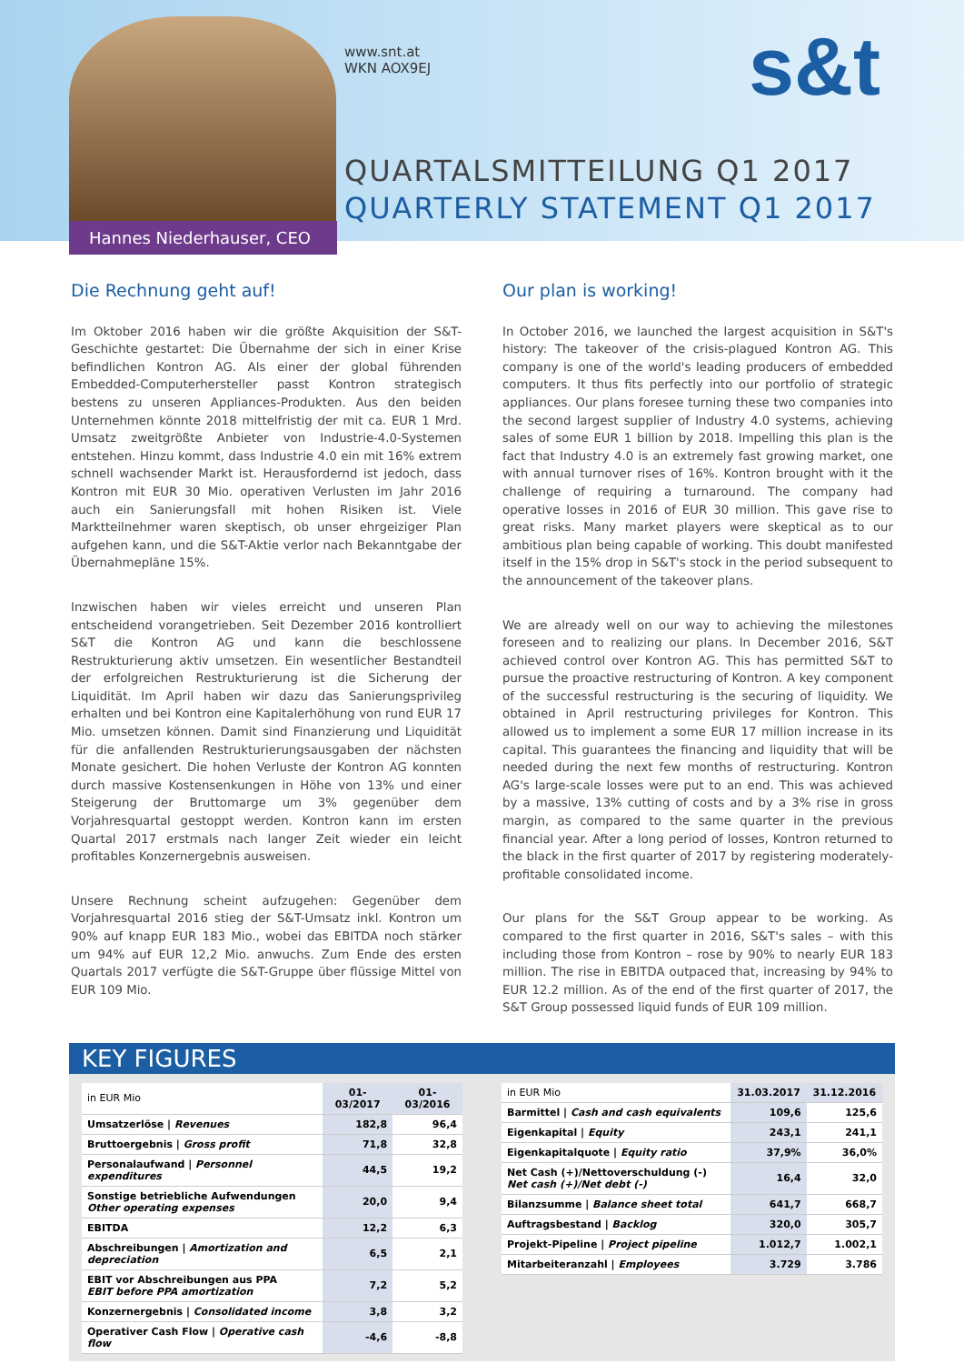www.snt.at
WKN AOX9EJ
s&t
QUARTALSMITTEILUNG Q1 2017
QUARTERLY STATEMENT Q1 2017
Hannes Niederhauser, CEO
Die Rechnung geht auf!
Im Oktober 2016 haben wir die größte Akquisition der S&T-Geschichte gestartet: Die Übernahme der sich in einer Krise befindlichen Kontron AG. Als einer der global führenden Embedded-Computerhersteller passt Kontron strategisch bestens zu unseren Appliances-Produkten. Aus den beiden Unternehmen könnte 2018 mittelfristig der mit ca. EUR 1 Mrd. Umsatz zweitgrößte Anbieter von Industrie-4.0-Systemen entstehen. Hinzu kommt, dass Industrie 4.0 ein mit 16% extrem schnell wachsender Markt ist. Herausfordernd ist jedoch, dass Kontron mit EUR 30 Mio. operativen Verlusten im Jahr 2016 auch ein Sanierungsfall mit hohen Risiken ist. Viele Marktteilnehmer waren skeptisch, ob unser ehrgeiziger Plan aufgehen kann, und die S&T-Aktie verlor nach Bekanntgabe der Übernahmepläne 15%.
Inzwischen haben wir vieles erreicht und unseren Plan entscheidend vorangetrieben. Seit Dezember 2016 kontrolliert S&T die Kontron AG und kann die beschlossene Restrukturierung aktiv umsetzen. Ein wesentlicher Bestandteil der erfolgreichen Restrukturierung ist die Sicherung der Liquidität. Im April haben wir dazu das Sanierungsprivileg erhalten und bei Kontron eine Kapitalerhöhung von rund EUR 17 Mio. umsetzen können. Damit sind Finanzierung und Liquidität für die anfallenden Restrukturierungsausgaben der nächsten Monate gesichert. Die hohen Verluste der Kontron AG konnten durch massive Kostensenkungen in Höhe von 13% und einer Steigerung der Bruttomarge um 3% gegenüber dem Vorjahresquartal gestoppt werden. Kontron kann im ersten Quartal 2017 erstmals nach langer Zeit wieder ein leicht profitables Konzernergebnis ausweisen.
Unsere Rechnung scheint aufzugehen: Gegenüber dem Vorjahresquartal 2016 stieg der S&T-Umsatz inkl. Kontron um 90% auf knapp EUR 183 Mio., wobei das EBITDA noch stärker um 94% auf EUR 12,2 Mio. anwuchs. Zum Ende des ersten Quartals 2017 verfügte die S&T-Gruppe über flüssige Mittel von EUR 109 Mio.
Our plan is working!
In October 2016, we launched the largest acquisition in S&T's history: The takeover of the crisis-plagued Kontron AG. This company is one of the world's leading producers of embedded computers. It thus fits perfectly into our portfolio of strategic appliances. Our plans foresee turning these two companies into the second largest supplier of Industry 4.0 systems, achieving sales of some EUR 1 billion by 2018. Impelling this plan is the fact that Industry 4.0 is an extremely fast growing market, one with annual turnover rises of 16%. Kontron brought with it the challenge of requiring a turnaround. The company had operative losses in 2016 of EUR 30 million. This gave rise to great risks. Many market players were skeptical as to our ambitious plan being capable of working. This doubt manifested itself in the 15% drop in S&T's stock in the period subsequent to the announcement of the takeover plans.
We are already well on our way to achieving the milestones foreseen and to realizing our plans. In December 2016, S&T achieved control over Kontron AG. This has permitted S&T to pursue the proactive restructuring of Kontron. A key component of the successful restructuring is the securing of liquidity. We obtained in April restructuring privileges for Kontron. This allowed us to implement a some EUR 17 million increase in its capital. This guarantees the financing and liquidity that will be needed during the next few months of restructuring. Kontron AG's large-scale losses were put to an end. This was achieved by a massive, 13% cutting of costs and by a 3% rise in gross margin, as compared to the same quarter in the previous financial year. After a long period of losses, Kontron returned to the black in the first quarter of 2017 by registering moderately-profitable consolidated income.
Our plans for the S&T Group appear to be working. As compared to the first quarter in 2016, S&T's sales – with this including those from Kontron – rose by 90% to nearly EUR 183 million. The rise in EBITDA outpaced that, increasing by 94% to EUR 12.2 million. As of the end of the first quarter of 2017, the S&T Group possessed liquid funds of EUR 109 million.
KEY FIGURES
| in EUR Mio | 01-03/2017 | 01-03/2016 |
| --- | --- | --- |
| Umsatzerlöse / Revenues | 182,8 | 96,4 |
| Bruttoergebnis / Gross profit | 71,8 | 32,8 |
| Personalaufwand / Personnel expenditures | 44,5 | 19,2 |
| Sonstige betriebliche Aufwendungen Other operating expenses | 20,0 | 9,4 |
| EBITDA | 12,2 | 6,3 |
| Abschreibungen / Amortization and depreciation | 6,5 | 2,1 |
| EBIT vor Abschreibungen aus PPA EBIT before PPA amortization | 7,2 | 5,2 |
| Konzernergebnis / Consolidated income | 3,8 | 3,2 |
| Operativer Cash Flow / Operative cash flow | -4,6 | -8,8 |
| in EUR Mio | 31.03.2017 | 31.12.2016 |
| --- | --- | --- |
| Barmittel / Cash and cash equivalents | 109,6 | 125,6 |
| Eigenkapital / Equity | 243,1 | 241,1 |
| Eigenkapitalquote / Equity ratio | 37,9% | 36,0% |
| Net Cash (+)/Nettoverschuldung (-) Net cash (+)/Net debt (-) | 16,4 | 32,0 |
| Bilanzsumme / Balance sheet total | 641,7 | 668,7 |
| Auftragsbestand / Backlog | 320,0 | 305,7 |
| Projekt-Pipeline / Project pipeline | 1.012,7 | 1.002,1 |
| Mitarbeiteranzahl / Employees | 3.729 | 3.786 |